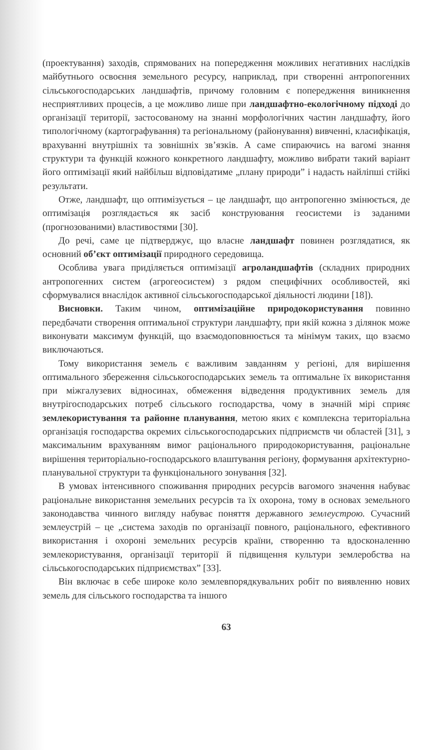(проектування) заходів, спрямованих на попередження можливих негативних наслідків майбутнього освоєння земельного ресурсу, наприклад, при створенні антропогенних сільськогосподарських ландшафтів, причому головним є попередження виникнення несприятливих процесів, а це можливо лише при ландшафтно-екологічному підході до організації території, застосованому на знанні морфологічних частин ландшафту, його типологічному (картографування) та регіональному (районування) вивченні, класифікація, врахуванні внутрішніх та зовнішніх зв’язків. А саме спираючись на вагомі знання структури та функцій кожного конкретного ландшафту, можливо вибрати такий варіант його оптимізації який найбільш відповідатиме „плану природи” і надасть найліпші стійкі результати.
Отже, ландшафт, що оптимізується – це ландшафт, що антропогенно змінюється, де оптимізація розглядається як засіб конструювання геосистеми із заданими (прогнозованими) властивостями [30].
До речі, саме це підтверджує, що власне ландшафт повинен розглядатися, як основний об’єкт оптимізації природного середовища.
Особлива увага приділяється оптимізації агроландшафтів (складних природних антропогенних систем (агрогеосистем) з рядом специфічних особливостей, які сформувалися внаслідок активної сільськогосподарської діяльності людини [18]).
Висновки. Таким чином, оптимізаційне природокористування повинно передбачати створення оптимальної структури ландшафту, при якій кожна з ділянок може виконувати максимум функцій, що взаємодоповнюється та мінімум таких, що взаємо виключаються.
Тому використання земель є важливим завданням у регіоні, для вирішення оптимального збереження сільськогосподарських земель та оптимальне їх використання при міжгалузевих відносинах, обмеження відведення продуктивних земель для внутрігосподарських потреб сільського господарства, чому в значній мірі сприяє землекористування та районне планування, метою яких є комплексна територіальна організація господарства окремих сільськогосподарських підприємств чи областей [31], з максимальним врахуванням вимог раціонального природокористування, раціональне вирішення територіально-господарського влаштування регіону, формування архітектурно-планувальної структури та функціонального зонування [32].
В умовах інтенсивного споживання природних ресурсів вагомого значення набуває раціональне використання земельних ресурсів та їх охорона, тому в основах земельного законодавства чинного вигляду набуває поняття державного землеустрою. Сучасний землеустрій – це „система заходів по організації повного, раціонального, ефективного використання і охороні земельних ресурсів країни, створенню та вдосконаленню землекористування, організації території й підвищення культури землеробства на сільськогосподарських підприємствах” [33].
Він включає в себе широке коло землевпорядкувальних робіт по виявленню нових земель для сільського господарства та іншого
63